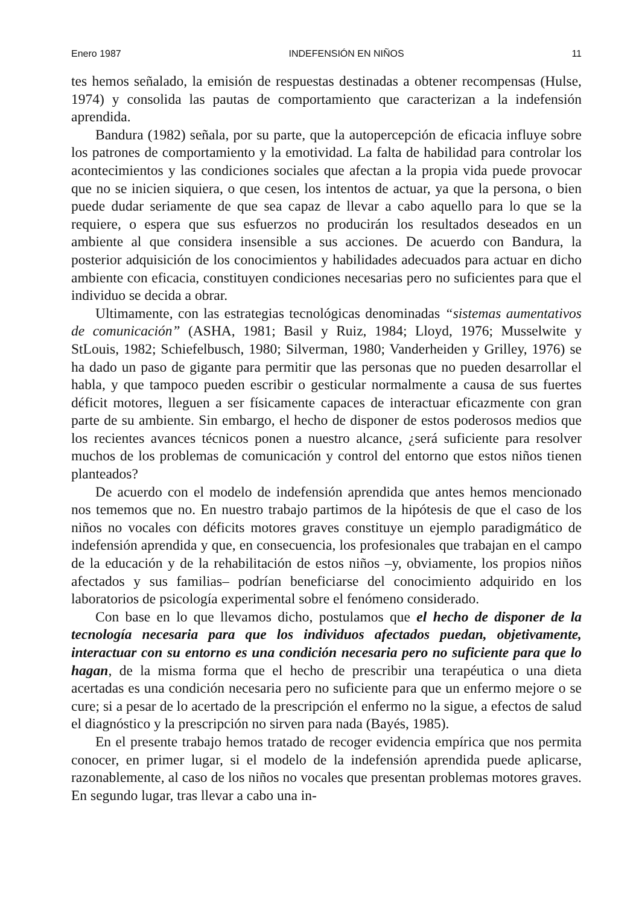Enero 1987 INDEFENSIÓN EN NIÑOS 11
tes hemos señalado, la emisión de respuestas destinadas a obtener recompensas (Hulse, 1974) y consolida las pautas de comportamiento que caracterizan a la indefensión aprendida.
Bandura (1982) señala, por su parte, que la autopercepción de eficacia influye sobre los patrones de comportamiento y la emotividad. La falta de habilidad para controlar los acontecimientos y las condiciones sociales que afectan a la propia vida puede provocar que no se inicien siquiera, o que cesen, los intentos de actuar, ya que la persona, o bien puede dudar seriamente de que sea capaz de llevar a cabo aquello para lo que se la requiere, o espera que sus esfuerzos no producirán los resultados deseados en un ambiente al que considera insensible a sus acciones. De acuerdo con Bandura, la posterior adquisición de los conocimientos y habilidades adecuados para actuar en dicho ambiente con eficacia, constituyen condiciones necesarias pero no suficientes para que el individuo se decida a obrar.
Ultimamente, con las estrategias tecnológicas denominadas “sistemas aumentativos de comunicación” (ASHA, 1981; Basil y Ruiz, 1984; Lloyd, 1976; Musselwite y StLouis, 1982; Schiefelbusch, 1980; Silverman, 1980; Vanderheiden y Grilley, 1976) se ha dado un paso de gigante para permitir que las personas que no pueden desarrollar el habla, y que tampoco pueden escribir o gesticular normalmente a causa de sus fuertes déficit motores, lleguen a ser físicamente capaces de interactuar eficazmente con gran parte de su ambiente. Sin embargo, el hecho de disponer de estos poderosos medios que los recientes avances técnicos ponen a nuestro alcance, ¿será suficiente para resolver muchos de los problemas de comunicación y control del entorno que estos niños tienen planteados?
De acuerdo con el modelo de indefensión aprendida que antes hemos mencionado nos tememos que no. En nuestro trabajo partimos de la hipótesis de que el caso de los niños no vocales con déficits motores graves constituye un ejemplo paradigmático de indefensión aprendida y que, en consecuencia, los profesionales que trabajan en el campo de la educación y de la rehabilitación de estos niños –y, obviamente, los propios niños afectados y sus familias– podrían beneficiarse del conocimiento adquirido en los laboratorios de psicología experimental sobre el fenómeno considerado.
Con base en lo que llevamos dicho, postulamos que el hecho de disponer de la tecnología necesaria para que los individuos afectados puedan, objetivamente, interactuar con su entorno es una condición necesaria pero no suficiente para que lo hagan, de la misma forma que el hecho de prescribir una terapéutica o una dieta acertadas es una condición necesaria pero no suficiente para que un enfermo mejore o se cure; si a pesar de lo acertado de la prescripción el enfermo no la sigue, a efectos de salud el diagnóstico y la prescripción no sirven para nada (Bayés, 1985).
En el presente trabajo hemos tratado de recoger evidencia empírica que nos permita conocer, en primer lugar, si el modelo de la indefensión aprendida puede aplicarse, razonablemente, al caso de los niños no vocales que presentan problemas motores graves. En segundo lugar, tras llevar a cabo una in-